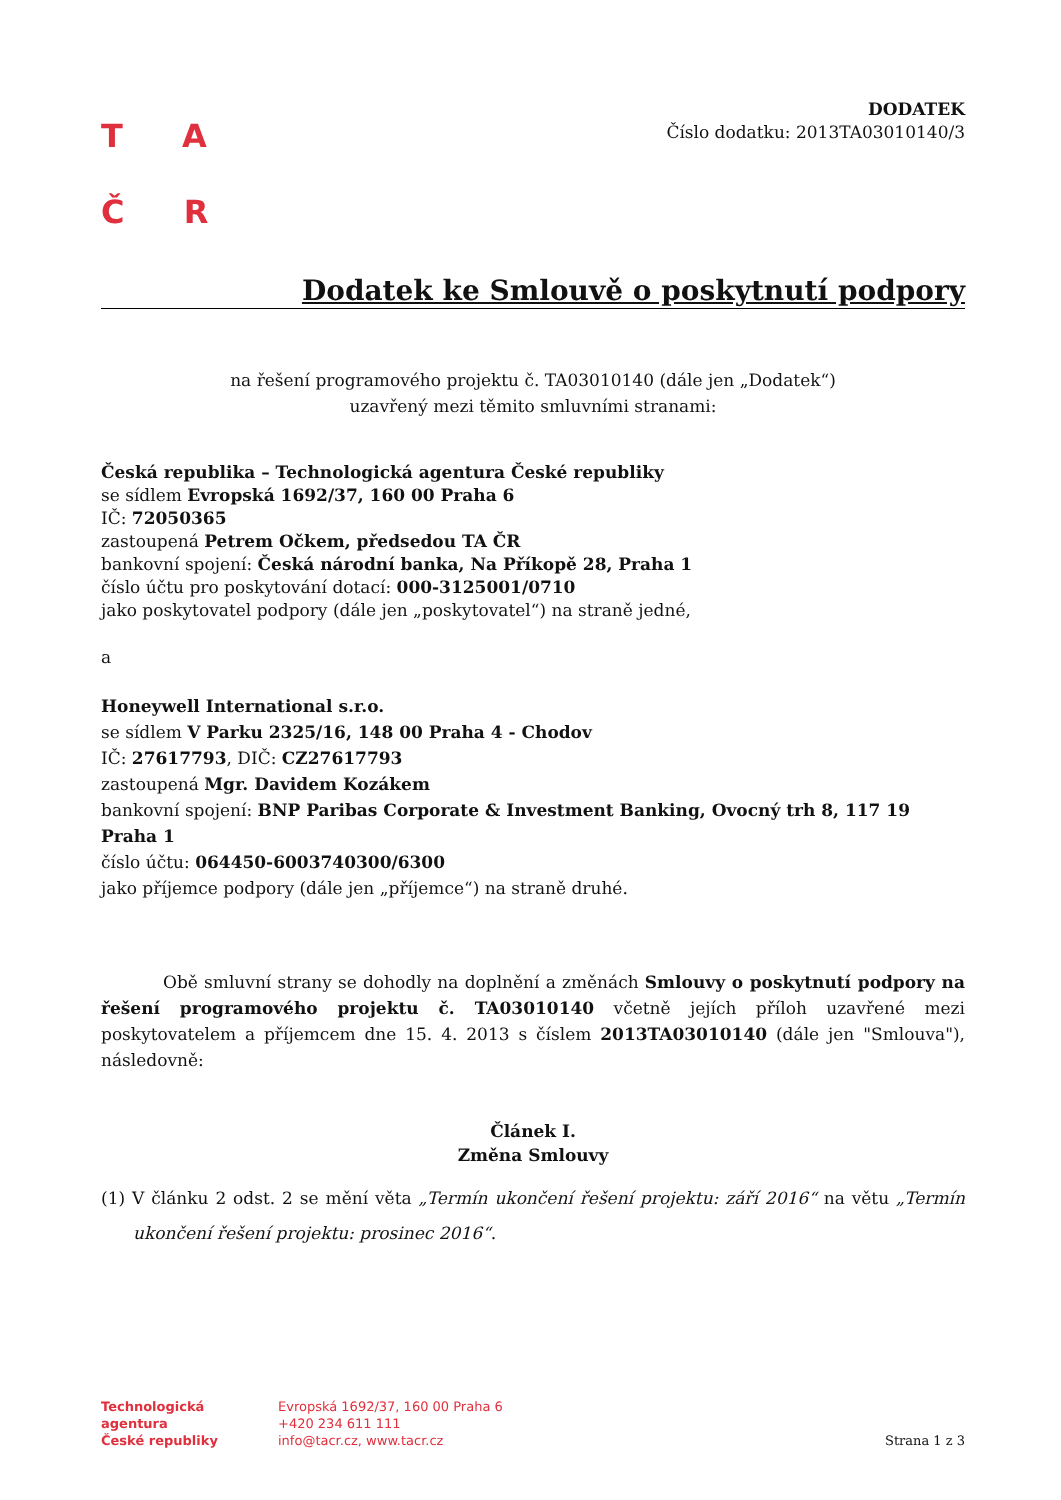T A
Č R
DODATEK
Číslo dodatku: 2013TA03010140/3
Dodatek ke Smlouvě o poskytnutí podpory
na řešení programového projektu č. TA03010140 (dále jen „Dodatek“)
uzavřený mezi těmito smluvními stranami:
Česká republika – Technologická agentura České republiky
se sídlem Evropská 1692/37, 160 00 Praha 6
IČ: 72050365
zastoupená Petrem Očkem, předsedou TA ČR
bankovní spojení: Česká národní banka, Na Příkopě 28, Praha 1
číslo účtu pro poskytování dotací: 000-3125001/0710
jako poskytovatel podpory (dále jen „poskytovatel“) na straně jedné,
a
Honeywell International s.r.o.
se sídlem V Parku 2325/16, 148 00 Praha 4 - Chodov
IČ: 27617793, DIČ: CZ27617793
zastoupená Mgr. Davidem Kozákem
bankovní spojení: BNP Paribas Corporate & Investment Banking, Ovocný trh 8, 117 19 Praha 1
číslo účtu: 064450-6003740300/6300
jako příjemce podpory (dále jen „příjemce“) na straně druhé.
Obě smluvní strany se dohodly na doplnění a změnách Smlouvy o poskytnutí podpory na řešení programového projektu č. TA03010140 včetně jejích příloh uzavřené mezi poskytovatelem a příjemcem dne 15. 4. 2013 s číslem 2013TA03010140 (dále jen "Smlouva"), následovně:
Článek I.
Změna Smlouvy
(1) V článku 2 odst. 2 se mění věta „Termín ukončení řešení projektu: září 2016“ na větu „Termín ukončení řešení projektu: prosinec 2016“.
Technologická
agentura
České republiky
Evropská 1692/37, 160 00 Praha 6
+420 234 611 111
info@tacr.cz, www.tacr.cz
Strana 1 z 3